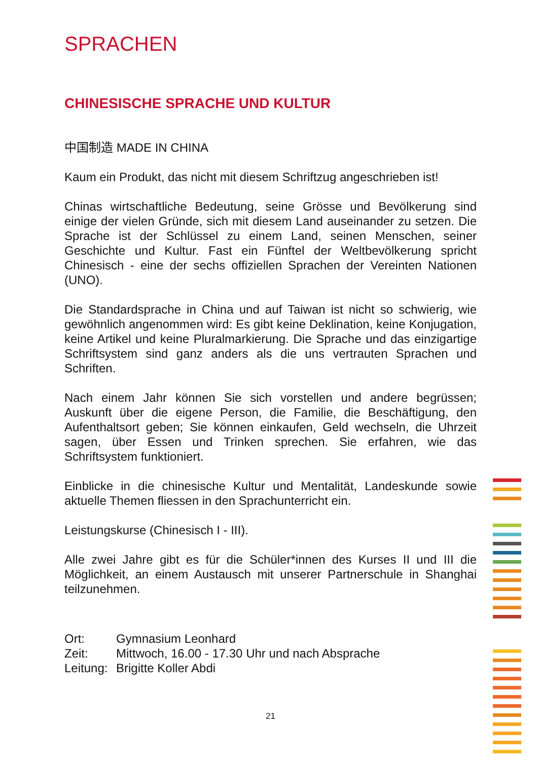SPRACHEN
CHINESISCHE SPRACHE UND KULTUR
中国制造 MADE IN CHINA
Kaum ein Produkt, das nicht mit diesem Schriftzug angeschrieben ist!
Chinas wirtschaftliche Bedeutung, seine Grösse und Bevölkerung sind einige der vielen Gründe, sich mit diesem Land auseinander zu setzen. Die Sprache ist der Schlüssel zu einem Land, seinen Menschen, seiner Geschichte und Kultur. Fast ein Fünftel der Weltbevölkerung spricht Chinesisch - eine der sechs offiziellen Sprachen der Vereinten Nationen (UNO).
Die Standardsprache in China und auf Taiwan ist nicht so schwierig, wie gewöhnlich angenommen wird: Es gibt keine Deklination, keine Konjugation, keine Artikel und keine Pluralmarkierung. Die Sprache und das einzigartige Schriftsystem sind ganz anders als die uns vertrauten Sprachen und Schriften.
Nach einem Jahr können Sie sich vorstellen und andere begrüssen; Auskunft über die eigene Person, die Familie, die Beschäftigung, den Aufenthaltsort geben; Sie können einkaufen, Geld wechseln, die Uhrzeit sagen, über Essen und Trinken sprechen. Sie erfahren, wie das Schriftsystem funktioniert.
Einblicke in die chinesische Kultur und Mentalität, Landeskunde sowie aktuelle Themen fliessen in den Sprachunterricht ein.
Leistungskurse (Chinesisch I - III).
Alle zwei Jahre gibt es für die Schüler*innen des Kurses II und III die Möglichkeit, an einem Austausch mit unserer Partnerschule in Shanghai teilzunehmen.
Ort: Gymnasium Leonhard
Zeit: Mittwoch, 16.00 - 17.30 Uhr und nach Absprache
Leitung: Brigitte Koller Abdi
21